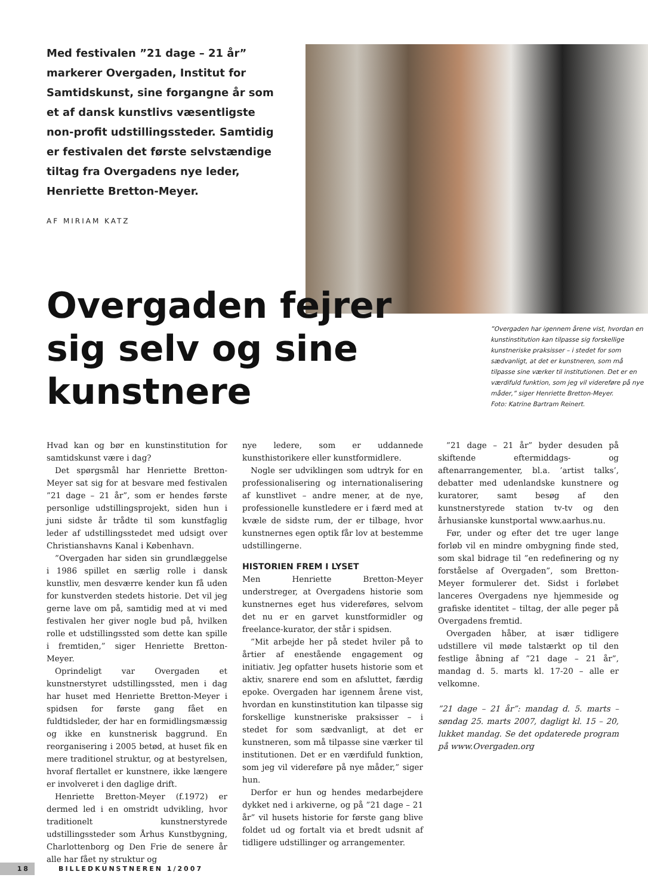Med festivalen ”21 dage – 21 år” markerer Overgaden, Institut for Samtidskunst, sine forgangne år som et af dansk kunstlivs væsentligste non-profit udstillingssteder. Samtidig er festivalen det første selvstændige tiltag fra Overgadens nye leder, Henriette Bretton-Meyer.
AF MIRIAM KATZ
Overgaden fejrer sig selv og sine kunstnere
”Overgaden har igennem årene vist, hvordan en kunstinstitution kan tilpasse sig forskellige kunstneriske praksisser – i stedet for som sædvanligt, at det er kunstneren, som må tilpasse sine værker til institutionen. Det er en værdifuld funktion, som jeg vil videreføre på nye måder,” siger Henriette Bretton-Meyer.
Foto: Katrine Bartram Reinert.
Hvad kan og bør en kunstinstitution for samtidskunst være i dag?
Det spørgsmål har Henriette Bretton-Meyer sat sig for at besvare med festivalen ”21 dage – 21 år”, som er hendes første personlige udstillingsprojekt, siden hun i juni sidste år trådte til som kunstfaglig leder af udstillingsstedet med udsigt over Christianshavns Kanal i København.
”Overgaden har siden sin grundlæggelse i 1986 spillet en særlig rolle i dansk kunstliv, men desværre kender kun få uden for kunstverden stedets historie. Det vil jeg gerne lave om på, samtidig med at vi med festivalen her giver nogle bud på, hvilken rolle et udstillingssted som dette kan spille i fremtiden,” siger Henriette Bretton-Meyer.
Oprindeligt var Overgaden et kunstnerstyret udstillingssted, men i dag har huset med Henriette Bretton-Meyer i spidsen for første gang fået en fuldtidsleder, der har en formidlingsmæssig og ikke en kunstnerisk baggrund. En reorganisering i 2005 betød, at huset fik en mere traditionel struktur, og at bestyrelsen, hvoraf flertallet er kunstnere, ikke længere er involveret i den daglige drift.
Henriette Bretton-Meyer (f.1972) er dermed led i en omstridt udvikling, hvor traditionelt kunstnerstyrede udstillingssteder som Århus Kunstbygning, Charlottenborg og Den Frie de senere år alle har fået ny struktur og
nye ledere, som er uddannede kunsthistorikere eller kunstformidlere.
Nogle ser udviklingen som udtryk for en professionalisering og internationalisering af kunstlivet – andre mener, at de nye, professionelle kunstledere er i færd med at kvæle de sidste rum, der er tilbage, hvor kunstnernes egen optik får lov at bestemme udstillingerne.
HISTORIEN FREM I LYSET
Men Henriette Bretton-Meyer understreger, at Overgadens historie som kunstnernes eget hus videreføres, selvom det nu er en garvet kunstformidler og freelance-kurator, der står i spidsen.
”Mit arbejde her på stedet hviler på to årtier af enestående engagement og initiativ. Jeg opfatter husets historie som et aktiv, snarere end som en afsluttet, færdig epoke. Overgaden har igennem årene vist, hvordan en kunstinstitution kan tilpasse sig forskellige kunstneriske praksisser – i stedet for som sædvanligt, at det er kunstneren, som må tilpasse sine værker til institutionen. Det er en værdifuld funktion, som jeg vil videreføre på nye måder,” siger hun.
Derfor er hun og hendes medarbejdere dykket ned i arkiverne, og på ”21 dage – 21 år” vil husets historie for første gang blive foldet ud og fortalt via et bredt udsnit af tidligere udstillinger og arrangementer.
”21 dage – 21 år” byder desuden på skiftende eftermiddags- og aftenarrangementer, bl.a. ’artist talks’, debatter med udenlandske kunstnere og kuratorer, samt besøg af den kunstnerstyrede station tv-tv og den århusianske kunstportal www.aarhus.nu.
Før, under og efter det tre uger lange forløb vil en mindre ombygning finde sted, som skal bidrage til ”en redefinering og ny forståelse af Overgaden”, som Bretton-Meyer formulerer det. Sidst i forløbet lanceres Overgadens nye hjemmeside og grafiske identitet – tiltag, der alle peger på Overgadens fremtid.
Overgaden håber, at især tidligere udstillere vil møde talstærkt op til den festlige åbning af ”21 dage – 21 år”, mandag d. 5. marts kl. 17-20 – alle er velkomne.
”21 dage – 21 år”: mandag d. 5. marts – søndag 25. marts 2007, dagligt kl. 15 – 20, lukket mandag. Se det opdaterede program på www.Overgaden.org
18 BILLEDKUNSTNEREN 1/2007